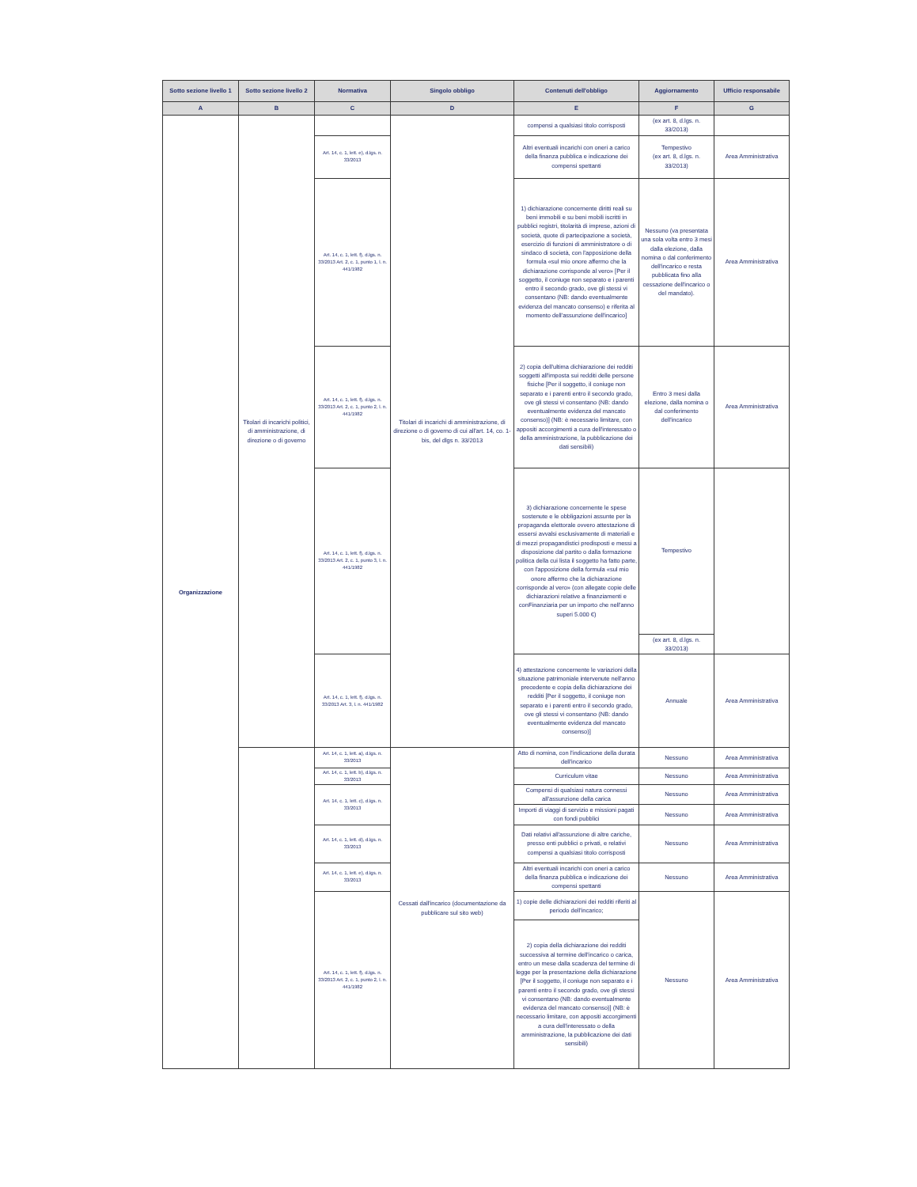| Sotto sezione livello 1 | Sotto sezione livello 2 | Normativa | Singolo obbligo | Contenuti dell'obbligo | Aggiornamento | Ufficio responsabile |
| --- | --- | --- | --- | --- | --- | --- |
| A | B | C | D | E | F | G |
| Organizzazione | Titolari di incarichi politici, di amministrazione, di direzione o di governo | | Titolari di incarichi di amministrazione, di direzione o di governo di cui all'art. 14, co. 1-bis, del dlgs n. 33/2013 | compensi a qualsiasi titolo corrisposti | (ex art. 8, d.lgs. n. 33/2013) | |
| | | Art. 14, c. 1, lett. e), d.lgs. n. 33/2013 | | Altri eventuali incarichi con oneri a carico della finanza pubblica e indicazione dei compensi spettanti | Tempestivo (ex art. 8, d.lgs. n. 33/2013) | Area Amministrativa |
| | | Art. 14, c. 1, lett. f), d.lgs. n. 33/2013 Art. 2, c. 1, punto 1, l. n. 441/1982 | | 1) dichiarazione concernente diritti reali su beni immobili e su beni mobili iscritti in pubblici registri, titolarità di imprese, azioni di società, quote di partecipazione a società, esercizio di funzioni di amministratore o di sindaco di società, con l'apposizione della formula «sul mio onore affermo che la dichiarazione corrisponde al vero» [Per il soggetto, il coniuge non separato e i parenti entro il secondo grado, ove gli stessi vi consentano (NB: dando eventualmente evidenza del mancato consenso) e riferita al momento dell'assunzione dell'incarico] | Nessuno (va presentata una sola volta entro 3 mesi dalla elezione, dalla nomina o dal conferimento dell'incarico e resta pubblicata fino alla cessazione dell'incarico o del mandato). | Area Amministrativa |
| | | Art. 14, c. 1, lett. f), d.lgs. n. 33/2013 Art. 2, c. 1, punto 2, l. n. 441/1982 | | 2) copia dell'ultima dichiarazione dei redditi soggetti all'imposta sui redditi delle persone fisiche [Per il soggetto, il coniuge non separato e i parenti entro il secondo grado, ove gli stessi vi consentano (NB: dando eventualmente evidenza del mancato consenso)] (NB: è necessario limitare, con appositi accorgimenti a cura dell'interessato o della amministrazione, la pubblicazione dei dati sensibili) | Entro 3 mesi dalla elezione, dalla nomina o dal conferimento dell'incarico | Area Amministrativa |
| | | Art. 14, c. 1, lett. f), d.lgs. n. 33/2013 Art. 2, c. 1, punto 3, l. n. 441/1982 | | 3) dichiarazione concernente le spese sostenute e le obbligazioni assunte per la propaganda elettorale ovvero attestazione di essersi avvalsi esclusivamente di materiali e di mezzi propagandistici predisposti e messi a disposizione dal partito o dalla formazione politica della cui lista il soggetto ha fatto parte, con l'apposizione della formula «sul mio onore affermo che la dichiarazione corrisponde al vero» (con allegate copie delle dichiarazioni relative a finanziamenti e conFinanziaria per un importo che nell'anno superi 5.000 €) | Tempestivo | |
| | | | | | (ex art. 8, d.lgs. n. 33/2013) | |
| | | Art. 14, c. 1, lett. f), d.lgs. n. 33/2013 Art. 3, l. n. 441/1982 | | 4) attestazione concernente le variazioni della situazione patrimoniale intervenute nell'anno precedente e copia della dichiarazione dei redditi [Per il soggetto, il coniuge non separato e i parenti entro il secondo grado, ove gli stessi vi consentano (NB: dando eventualmente evidenza del mancato consenso)] | Annuale | Area Amministrativa |
| | | Art. 14, c. 1, lett. a), d.lgs. n. 33/2013 | Cessati dall'incarico (documentazione da pubblicare sul sito web) | Atto di nomina, con l'indicazione della durata dell'incarico | Nessuno | Area Amministrativa |
| | | Art. 14, c. 1, lett. b), d.lgs. n. 33/2013 | | Curriculum vitae | Nessuno | Area Amministrativa |
| | | Art. 14, c. 1, lett. c), d.lgs. n. 33/2013 | | Compensi di qualsiasi natura connessi all'assunzione della carica | Nessuno | Area Amministrativa |
| | | | | Importi di viaggi di servizio e missioni pagati con fondi pubblici | Nessuno | Area Amministrativa |
| | | Art. 14, c. 1, lett. d), d.lgs. n. 33/2013 | | Dati relativi all'assunzione di altre cariche, presso enti pubblici o privati, e relativi compensi a qualsiasi titolo corrisposti | Nessuno | Area Amministrativa |
| | | Art. 14, c. 1, lett. e), d.lgs. n. 33/2013 | | Altri eventuali incarichi con oneri a carico della finanza pubblica e indicazione dei compensi spettanti | Nessuno | Area Amministrativa |
| | | Art. 14, c. 1, lett. f), d.lgs. n. 33/2013 Art. 2, c. 1, punto 2, l. n. 441/1982 | | 1) copie delle dichiarazioni dei redditi riferiti al periodo dell'incarico; | Nessuno | Area Amministrativa |
| | | | | 2) copia della dichiarazione dei redditi successiva al termine dell'incarico o carica, entro un mese dalla scadenza del termine di legge per la presentazione della dichiarazione [Per il soggetto, il coniuge non separato e i parenti entro il secondo grado, ove gli stessi vi consentano (NB: dando eventualmente evidenza del mancato consenso)] (NB: è necessario limitare, con appositi accorgimenti a cura dell'interessato o della amministrazione, la pubblicazione dei dati sensibili) | | |